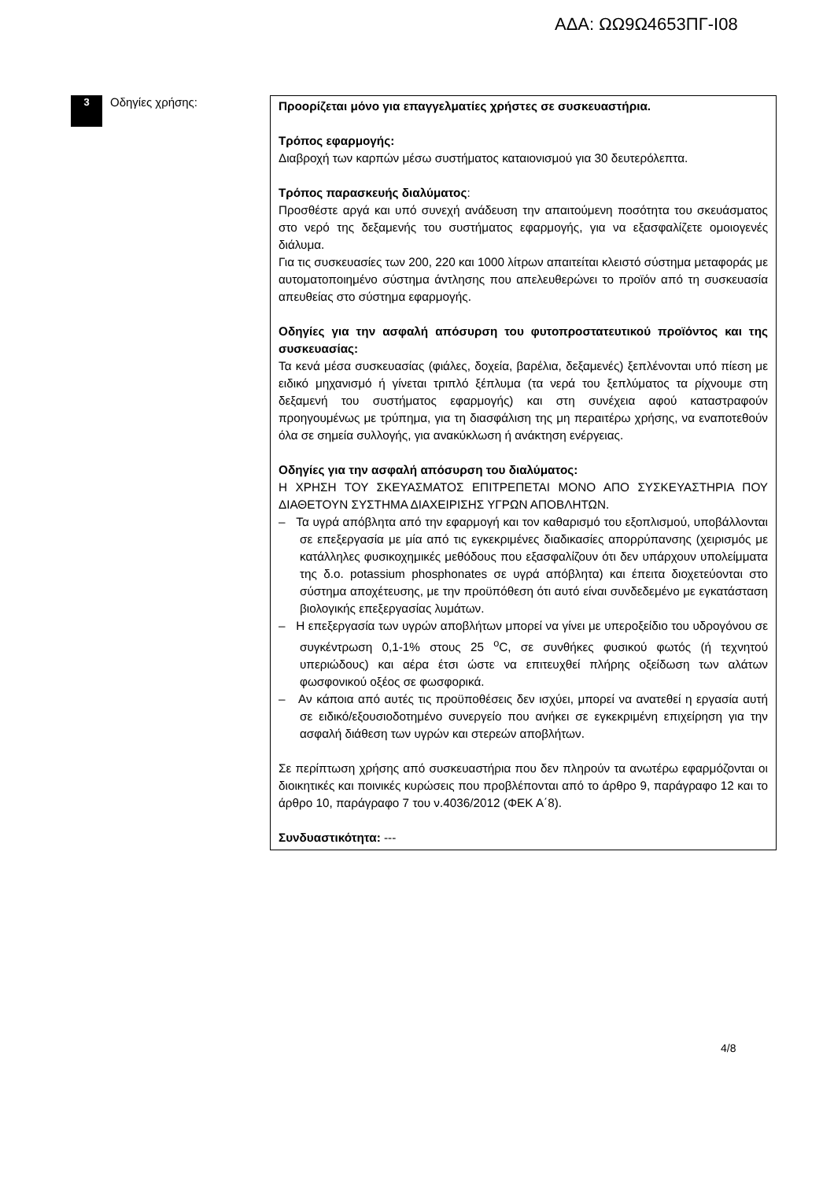ΑΔΑ: ΩΩ9Ω4653ΠΓ-Ι08
3
Οδηγίες χρήσης:
Προορίζεται μόνο για επαγγελματίες χρήστες σε συσκευαστήρια.
Τρόπος εφαρμογής:
Διαβροχή των καρπών μέσω συστήματος καταιονισμού για 30 δευτερόλεπτα.
Τρόπος παρασκευής διαλύματος:
Προσθέστε αργά και υπό συνεχή ανάδευση την απαιτούμενη ποσότητα του σκευάσματος στο νερό της δεξαμενής του συστήματος εφαρμογής, για να εξασφαλίζετε ομοιογενές διάλυμα.
Για τις συσκευασίες των 200, 220 και 1000 λίτρων απαιτείται κλειστό σύστημα μεταφοράς με αυτοματοποιημένο σύστημα άντλησης που απελευθερώνει το προϊόν από τη συσκευασία απευθείας στο σύστημα εφαρμογής.
Οδηγίες για την ασφαλή απόσυρση του φυτοπροστατευτικού προϊόντος και της συσκευασίας:
Τα κενά μέσα συσκευασίας (φιάλες, δοχεία, βαρέλια, δεξαμενές) ξεπλένονται υπό πίεση με ειδικό μηχανισμό ή γίνεται τριπλό ξέπλυμα (τα νερά του ξεπλύματος τα ρίχνουμε στη δεξαμενή του συστήματος εφαρμογής) και στη συνέχεια αφού καταστραφούν προηγουμένως με τρύπημα, για τη διασφάλιση της μη περαιτέρω χρήσης, να εναποτεθούν όλα σε σημεία συλλογής, για ανακύκλωση ή ανάκτηση ενέργειας.
Οδηγίες για την ασφαλή απόσυρση του διαλύματος:
Η ΧΡΗΣΗ ΤΟΥ ΣΚΕΥΑΣΜΑΤΟΣ ΕΠΙΤΡΕΠΕΤΑΙ ΜΟΝΟ ΑΠΟ ΣΥΣΚΕΥΑΣΤΗΡΙΑ ΠΟΥ ΔΙΑΘΕΤΟΥΝ ΣΥΣΤΗΜΑ ΔΙΑΧΕΙΡΙΣΗΣ ΥΓΡΩΝ ΑΠΟΒΛΗΤΩΝ.
– Τα υγρά απόβλητα από την εφαρμογή και τον καθαρισμό του εξοπλισμού, υποβάλλονται σε επεξεργασία με μία από τις εγκεκριμένες διαδικασίες απορρύπανσης (χειρισμός με κατάλληλες φυσικοχημικές μεθόδους που εξασφαλίζουν ότι δεν υπάρχουν υπολείμματα της δ.ο. potassium phosphonates σε υγρά απόβλητα) και έπειτα διοχετεύονται στο σύστημα αποχέτευσης, με την προϋπόθεση ότι αυτό είναι συνδεδεμένο με εγκατάσταση βιολογικής επεξεργασίας λυμάτων.
– Η επεξεργασία των υγρών αποβλήτων μπορεί να γίνει με υπεροξείδιο του υδρογόνου σε συγκέντρωση 0,1-1% στους 25 <sup>o</sup>C, σε συνθήκες φυσικού φωτός (ή τεχνητού υπεριώδους) και αέρα έτσι ώστε να επιτευχθεί πλήρης οξείδωση των αλάτων φωσφονικού οξέος σε φωσφορικά.
– Αν κάποια από αυτές τις προϋποθέσεις δεν ισχύει, μπορεί να ανατεθεί η εργασία αυτή σε ειδικό/εξουσιοδοτημένο συνεργείο που ανήκει σε εγκεκριμένη επιχείρηση για την ασφαλή διάθεση των υγρών και στερεών αποβλήτων.
Σε περίπτωση χρήσης από συσκευαστήρια που δεν πληρούν τα ανωτέρω εφαρμόζονται οι διοικητικές και ποινικές κυρώσεις που προβλέπονται από το άρθρο 9, παράγραφο 12 και το άρθρο 10, παράγραφο 7 του ν.4036/2012 (ΦΕΚ Α΄8).
Συνδυαστικότητα: ---
4/8